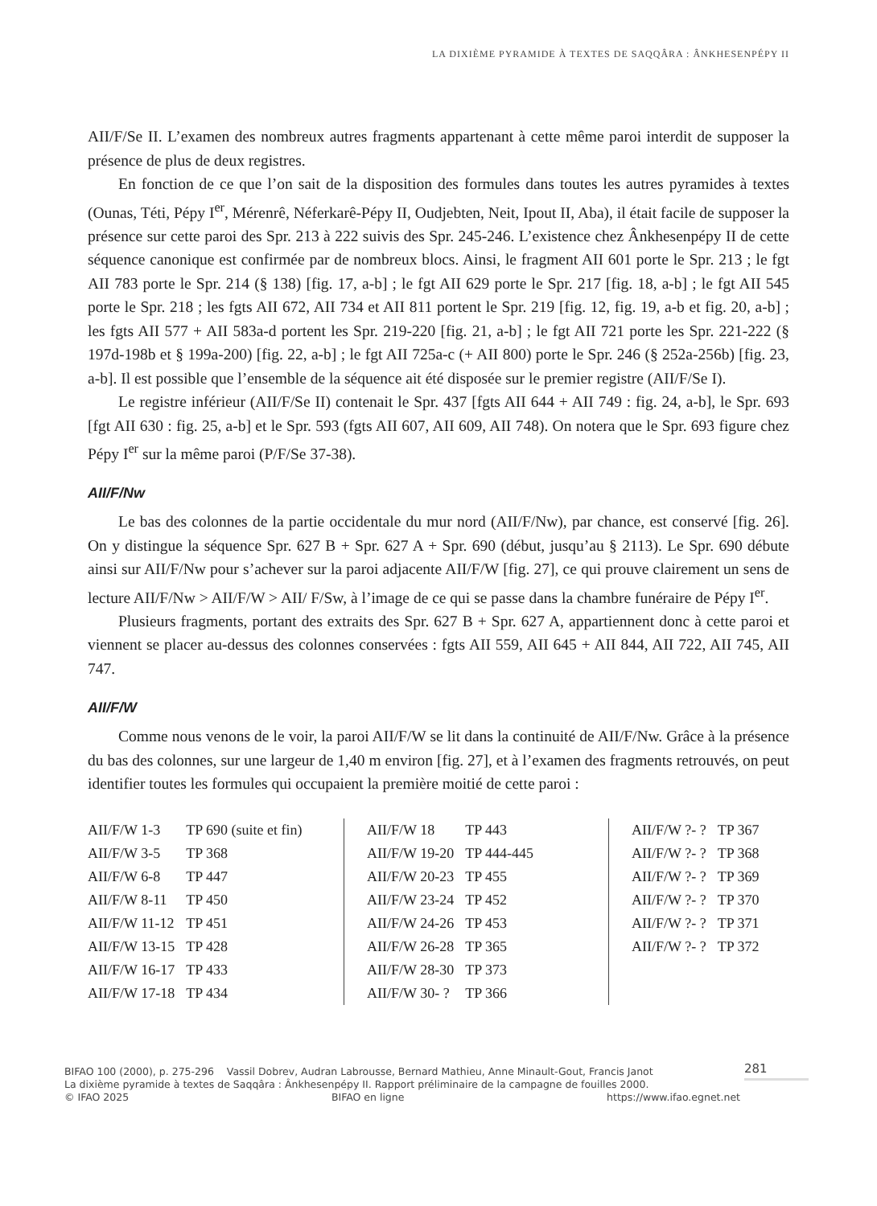LA DIXIÈME PYRAMIDE À TEXTES DE SAQQÂRA : ÂNKHESENPÉPY II
AII/F/Se II. L’examen des nombreux autres fragments appartenant à cette même paroi interdit de supposer la présence de plus de deux registres.
En fonction de ce que l’on sait de la disposition des formules dans toutes les autres pyramides à textes (Ounas, Téti, Pépy I<sup>er</sup>, Mérenrê, Néferkarê-Pépy II, Oudjebten, Neit, Ipout II, Aba), il était facile de supposer la présence sur cette paroi des Spr. 213 à 222 suivis des Spr. 245-246. L’existence chez Ânkhesenpépy II de cette séquence canonique est confirmée par de nombreux blocs. Ainsi, le fragment AII 601 porte le Spr. 213 ; le fgt AII 783 porte le Spr. 214 (§ 138) [fig. 17, a-b] ; le fgt AII 629 porte le Spr. 217 [fig. 18, a-b] ; le fgt AII 545 porte le Spr. 218 ; les fgts AII 672, AII 734 et AII 811 portent le Spr. 219 [fig. 12, fig. 19, a-b et fig. 20, a-b] ; les fgts AII 577 + AII 583a-d portent les Spr. 219-220 [fig. 21, a-b] ; le fgt AII 721 porte les Spr. 221-222 (§ 197d-198b et § 199a-200) [fig. 22, a-b] ; le fgt AII 725a-c (+ AII 800) porte le Spr. 246 (§ 252a-256b) [fig. 23, a-b]. Il est possible que l’ensemble de la séquence ait été disposée sur le premier registre (AII/F/Se I).
Le registre inférieur (AII/F/Se II) contenait le Spr. 437 [fgts AII 644 + AII 749 : fig. 24, a-b], le Spr. 693 [fgt AII 630 : fig. 25, a-b] et le Spr. 593 (fgts AII 607, AII 609, AII 748). On notera que le Spr. 693 figure chez Pépy I<sup>er</sup> sur la même paroi (P/F/Se 37-38).
AII/F/Nw
Le bas des colonnes de la partie occidentale du mur nord (AII/F/Nw), par chance, est conservé [fig. 26]. On y distingue la séquence Spr. 627 B + Spr. 627 A + Spr. 690 (début, jusqu’au § 2113). Le Spr. 690 débute ainsi sur AII/F/Nw pour s’achever sur la paroi adjacente AII/F/W [fig. 27], ce qui prouve clairement un sens de lecture AII/F/Nw > AII/F/W > AII/ F/Sw, à l’image de ce qui se passe dans la chambre funéraire de Pépy I<sup>er</sup>.
Plusieurs fragments, portant des extraits des Spr. 627 B + Spr. 627 A, appartiennent donc à cette paroi et viennent se placer au-dessus des colonnes conservées : fgts AII 559, AII 645 + AII 844, AII 722, AII 745, AII 747.
AII/F/W
Comme nous venons de le voir, la paroi AII/F/W se lit dans la continuité de AII/F/Nw. Grâce à la présence du bas des colonnes, sur une largeur de 1,40 m environ [fig. 27], et à l’examen des fragments retrouvés, on peut identifier toutes les formules qui occupaient la première moitié de cette paroi :
| AII/F/W 1-3 | TP 690 (suite et fin) |
| AII/F/W 3-5 | TP 368 |
| AII/F/W 6-8 | TP 447 |
| AII/F/W 8-11 | TP 450 |
| AII/F/W 11-12 | TP 451 |
| AII/F/W 13-15 | TP 428 |
| AII/F/W 16-17 | TP 433 |
| AII/F/W 17-18 | TP 434 |
| AII/F/W 18 | TP 443 |
| AII/F/W 19-20 | TP 444-445 |
| AII/F/W 20-23 | TP 455 |
| AII/F/W 23-24 | TP 452 |
| AII/F/W 24-26 | TP 453 |
| AII/F/W 26-28 | TP 365 |
| AII/F/W 28-30 | TP 373 |
| AII/F/W 30- ? | TP 366 |
| AII/F/W ?- ? | TP 367 |
| AII/F/W ?- ? | TP 368 |
| AII/F/W ?- ? | TP 369 |
| AII/F/W ?- ? | TP 370 |
| AII/F/W ?- ? | TP 371 |
| AII/F/W ?- ? | TP 372 |
281
BIFAO 100 (2000), p. 275-296 Vassil Dobrev, Audran Labrousse, Bernard Mathieu, Anne Minault-Gout, Francis Janot
La dixième pyramide à textes de Saqqâra : Ânkhesenpépy II. Rapport préliminaire de la campagne de fouilles 2000.
© IFAO 2025 BIFAO en ligne https://www.ifao.egnet.net